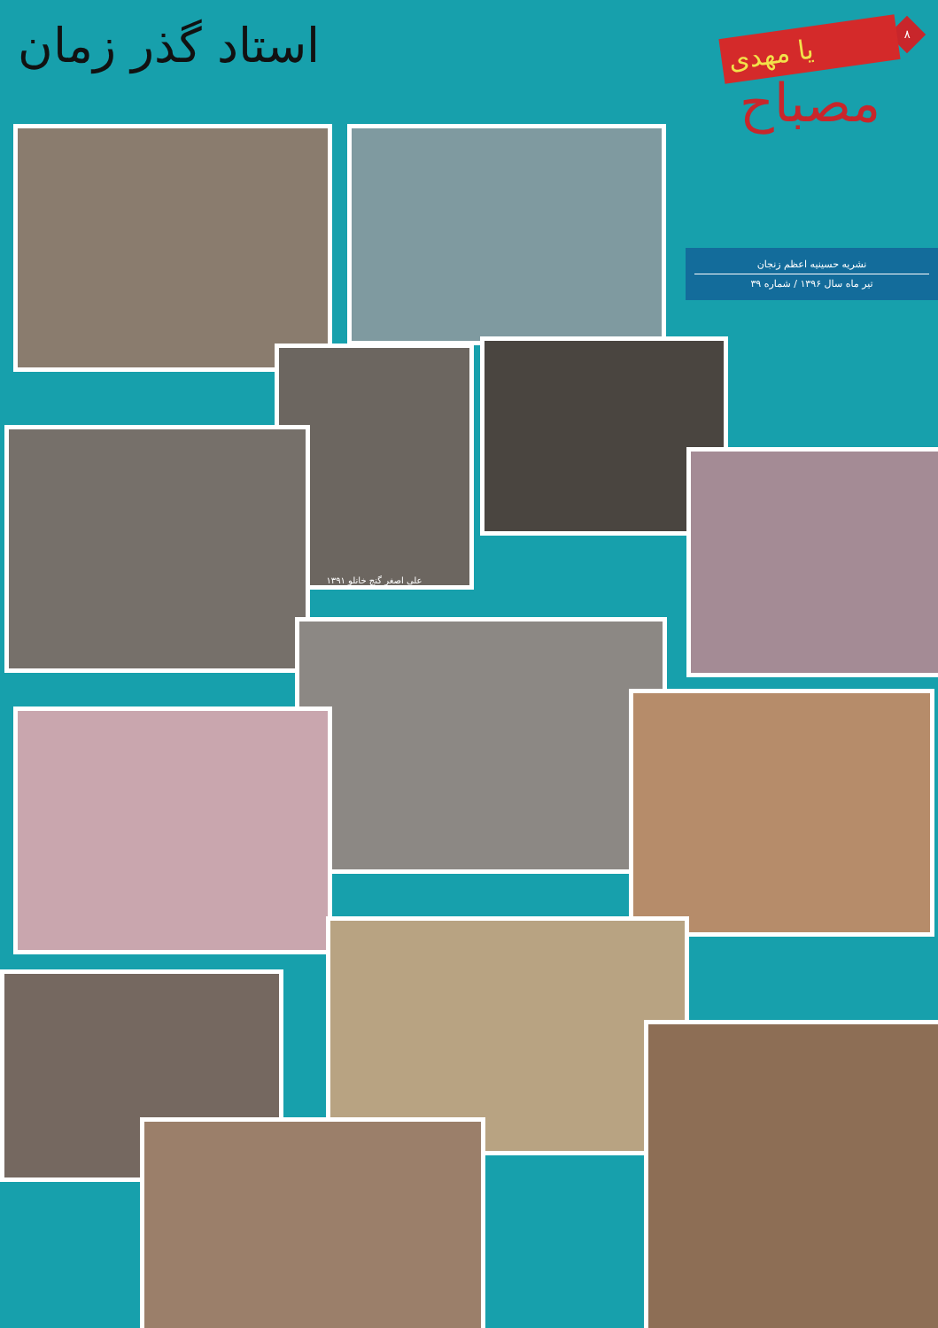۸
استاد گذر زمان
یا مهدی
مصباح
نشریه حسینیه اعظم زنجان
تیر ماه سال ۱۳۹۶ / شماره ۳۹
علی اصغر گنج خانلو ۱۳۹۱